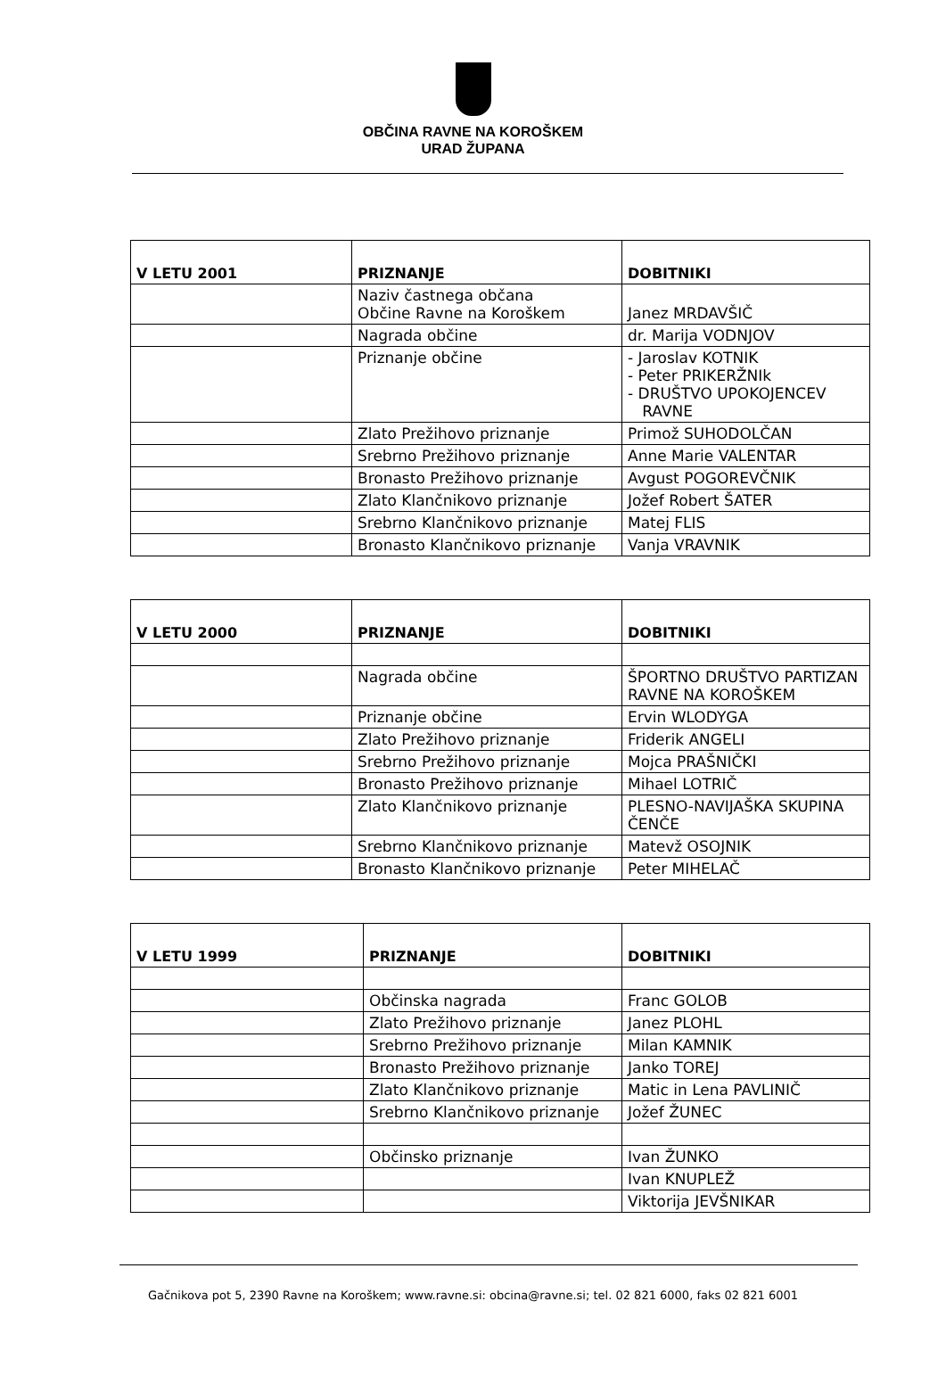OBČINA RAVNE NA KOROŠKEM
URAD ŽUPANA
| V LETU 2001 | PRIZNANJE | DOBITNIKI |
| --- | --- | --- |
| | Naziv častnega občana Občine Ravne na Koroškem | Janez MRDAVŠIČ |
| | Nagrada občine | dr. Marija VODNJOV |
| | Priznanje občine | - Jaroslav KOTNIK - Peter PRIKERŽNIk - DRUŠTVO UPOKOJENCEV RAVNE |
| | Zlato Prežihovo priznanje | Primož SUHODOLČAN |
| | Srebrno Prežihovo priznanje | Anne Marie VALENTAR |
| | Bronasto Prežihovo priznanje | Avgust POGOREVČNIK |
| | Zlato Klančnikovo priznanje | Jožef Robert ŠATER |
| | Srebrno Klančnikovo priznanje | Matej FLIS |
| | Bronasto Klančnikovo priznanje | Vanja VRAVNIK |
| V LETU 2000 | PRIZNANJE | DOBITNIKI |
| --- | --- | --- |
| | Nagrada občine | ŠPORTNO DRUŠTVO PARTIZAN RAVNE NA KOROŠKEM |
| | Priznanje občine | Ervin WLODYGA |
| | Zlato Prežihovo priznanje | Friderik ANGELI |
| | Srebrno Prežihovo priznanje | Mojca PRAŠNIČKI |
| | Bronasto Prežihovo priznanje | Mihael LOTRIČ |
| | Zlato Klančnikovo priznanje | PLESNO-NAVIJAŠKA SKUPINA ČENČE |
| | Srebrno Klančnikovo priznanje | Matevž OSOJNIK |
| | Bronasto Klančnikovo priznanje | Peter MIHELAČ |
| V LETU 1999 | PRIZNANJE | DOBITNIKI |
| --- | --- | --- |
| | Občinska nagrada | Franc GOLOB |
| | Zlato Prežihovo priznanje | Janez PLOHL |
| | Srebrno Prežihovo priznanje | Milan KAMNIK |
| | Bronasto Prežihovo priznanje | Janko TOREJ |
| | Zlato Klančnikovo priznanje | Matic in Lena PAVLINIČ |
| | Srebrno Klančnikovo priznanje | Jožef ŽUNEC |
| | Občinsko priznanje | Ivan ŽUNKO |
| | | Ivan KNUPLEŽ |
| | | Viktorija JEVŠNIKAR |
Gačnikova pot 5, 2390 Ravne na Koroškem; www.ravne.si: obcina@ravne.si; tel. 02 821 6000, faks 02 821 6001